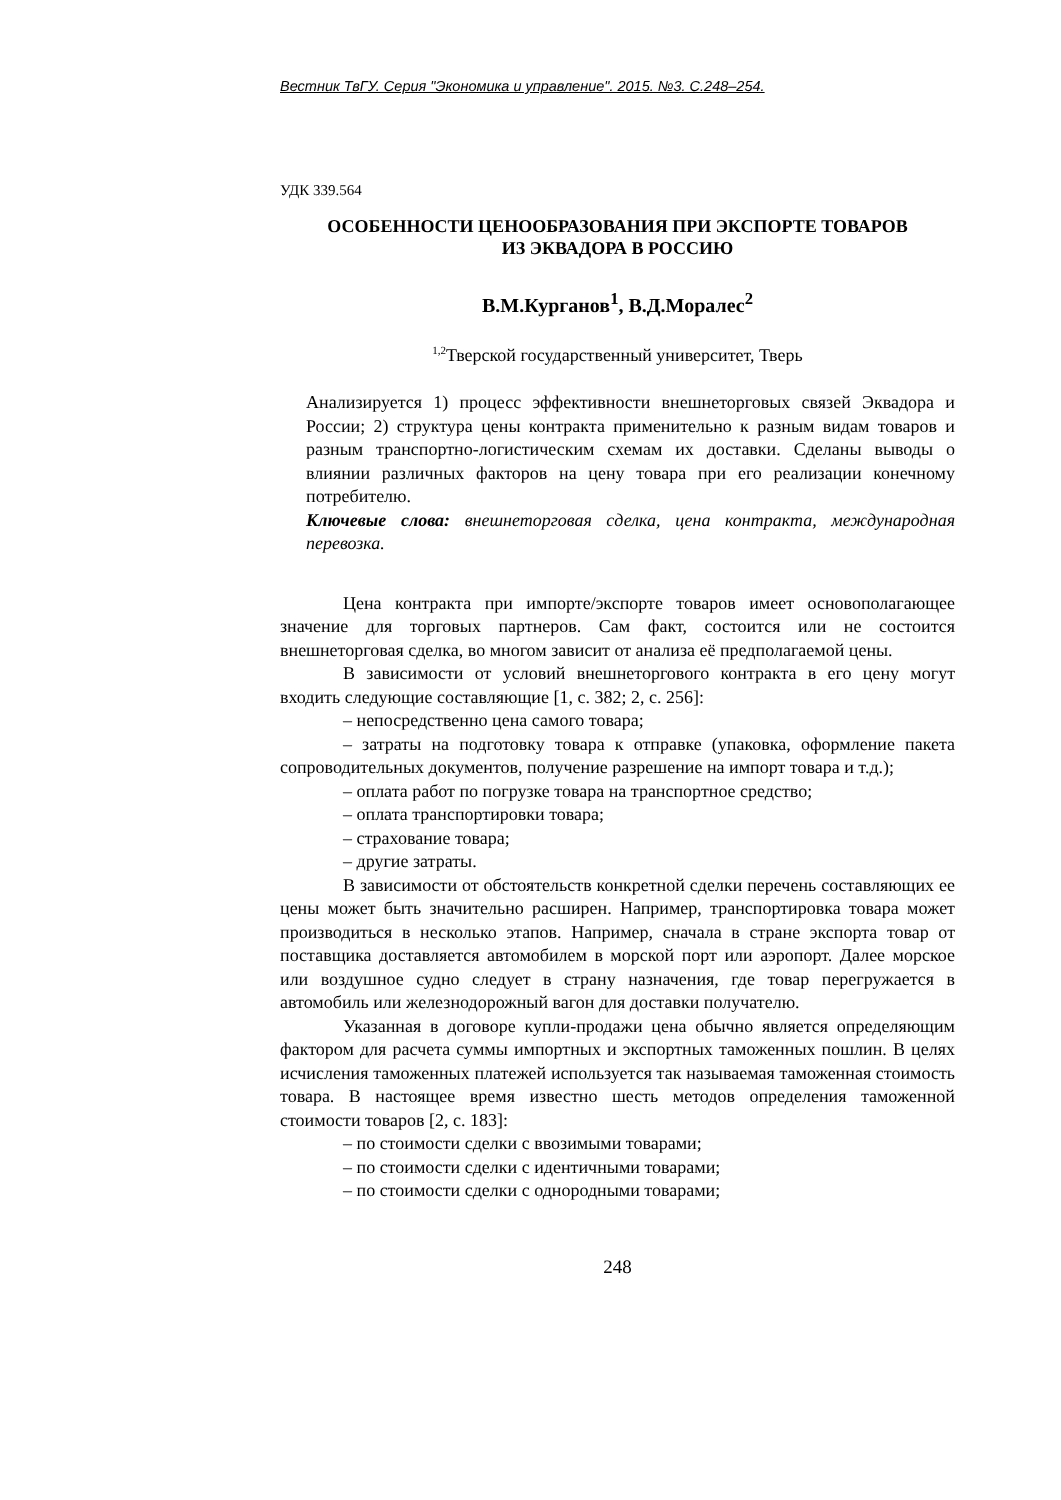Вестник ТвГУ. Серия "Экономика и управление". 2015. №3. С.248–254.
УДК 339.564
ОСОБЕННОСТИ ЦЕНООБРАЗОВАНИЯ ПРИ ЭКСПОРТЕ ТОВАРОВ
ИЗ ЭКВАДОРА В РОССИЮ
В.М.Курганов<sup>1</sup>, В.Д.Моралес<sup>2</sup>
<sup>1,2</sup>Тверской государственный университет, Тверь
Анализируется 1) процесс эффективности внешнеторговых связей Эквадора и России; 2) структура цены контракта применительно к разным видам товаров и разным транспортно-логистическим схемам их доставки. Сделаны выводы о влиянии различных факторов на цену товара при его реализации конечному потребителю.
Ключевые слова: внешнеторговая сделка, цена контракта, международная перевозка.
Цена контракта при импорте/экспорте товаров имеет основополагающее значение для торговых партнеров. Сам факт, состоится или не состоится внешнеторговая сделка, во многом зависит от анализа её предполагаемой цены.
В зависимости от условий внешнеторгового контракта в его цену могут входить следующие составляющие [1, с. 382; 2, с. 256]:
– непосредственно цена самого товара;
– затраты на подготовку товара к отправке (упаковка, оформление пакета сопроводительных документов, получение разрешение на импорт товара и т.д.);
– оплата работ по погрузке товара на транспортное средство;
– оплата транспортировки товара;
– страхование товара;
– другие затраты.
В зависимости от обстоятельств конкретной сделки перечень составляющих ее цены может быть значительно расширен. Например, транспортировка товара может производиться в несколько этапов. Например, сначала в стране экспорта товар от поставщика доставляется автомобилем в морской порт или аэропорт. Далее морское или воздушное судно следует в страну назначения, где товар перегружается в автомобиль или железнодорожный вагон для доставки получателю.
Указанная в договоре купли-продажи цена обычно является определяющим фактором для расчета суммы импортных и экспортных таможенных пошлин. В целях исчисления таможенных платежей используется так называемая таможенная стоимость товара. В настоящее время известно шесть методов определения таможенной стоимости товаров [2, с. 183]:
– по стоимости сделки с ввозимыми товарами;
– по стоимости сделки с идентичными товарами;
– по стоимости сделки с однородными товарами;
248